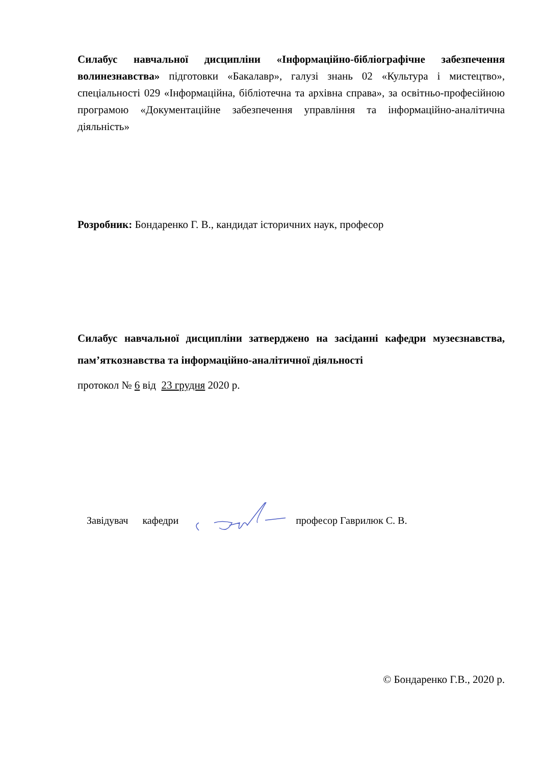Силабус навчальної дисципліни «Інформаційно-бібліографічне забезпечення волинезнавства» підготовки «Бакалавр», галузі знань 02 «Культура і мистецтво», спеціальності 029 «Інформаційна, бібліотечна та архівна справа», за освітньо-професійною програмою «Документаційне забезпечення управління та інформаційно-аналітична діяльність»
Розробник: Бондаренко Г. В., кандидат історичних наук, професор
Силабус навчальної дисципліни затверджено на засіданні кафедри музеєзнавства, пам’яткознавства та інформаційно-аналітичної діяльності
протокол № 6 від 23 грудня 2020 р.
Завідувач кафедри професор Гаврилюк С. В.
© Бондаренко Г.В., 2020 р.